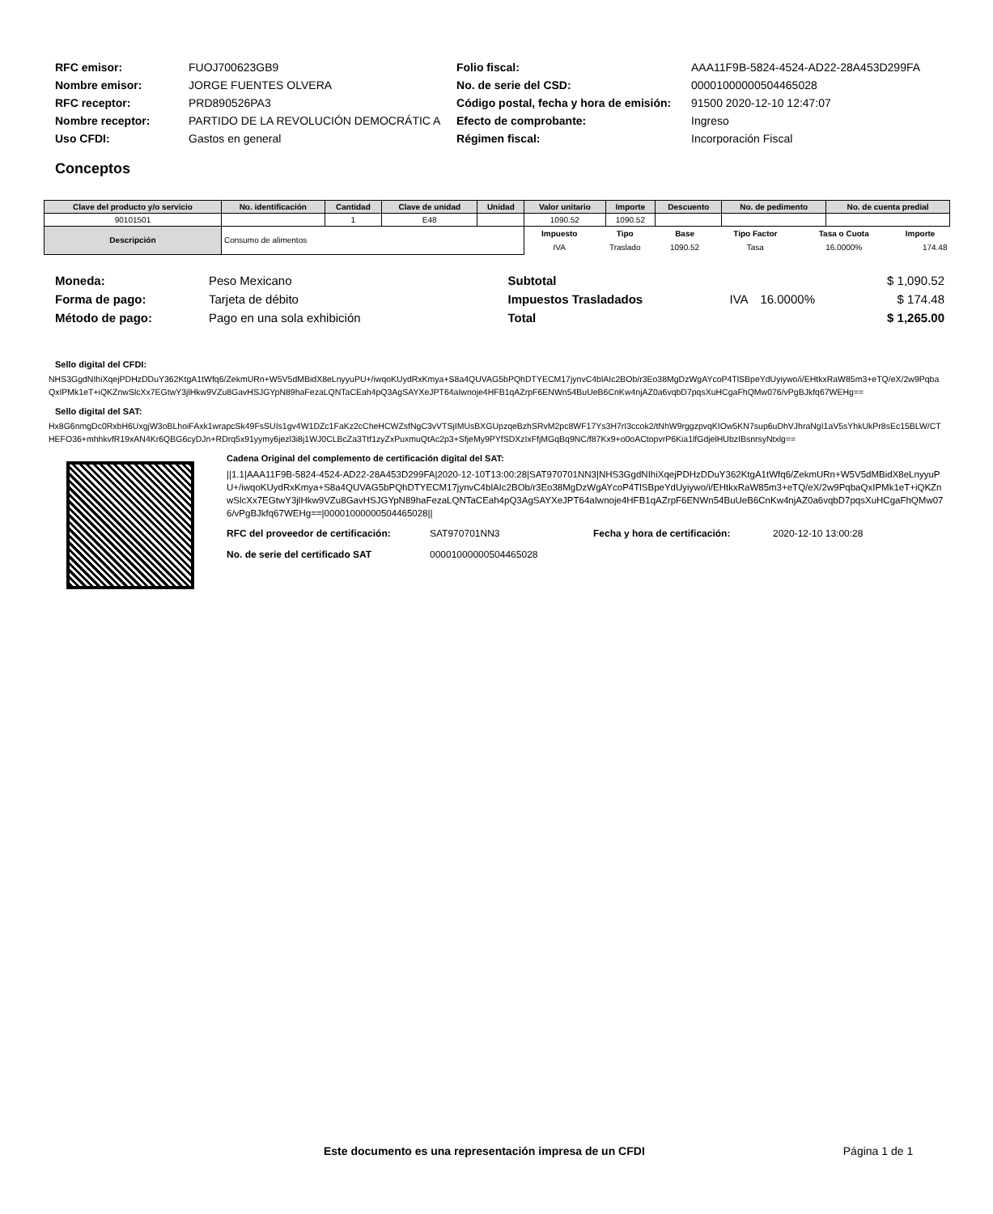| RFC emisor: | FUOJ700623GB9 |
| Nombre emisor: | JORGE FUENTES OLVERA |
| RFC receptor: | PRD890526PA3 |
| Nombre receptor: | PARTIDO DE LA REVOLUCIÓN DEMOCRÁTIC A |
| Uso CFDI: | Gastos en general |
| Folio fiscal: | AAA11F9B-5824-4524-AD22-28A453D299FA |
| No. de serie del CSD: | 00001000000504465028 |
| Código postal, fecha y hora de emisión: | 91500 2020-12-10 12:47:07 |
| Efecto de comprobante: | Ingreso |
| Régimen fiscal: | Incorporación Fiscal |
Conceptos
| Clave del producto y/o servicio | No. identificación | Cantidad | Clave de unidad | Unidad | Valor unitario | Importe | Descuento | No. de pedimento | No. de cuenta predial |
| --- | --- | --- | --- | --- | --- | --- | --- | --- | --- |
| 90101501 | | 1 | E48 | | 1090.52 | 1090.52 | | | |
| Descripción | Consumo de alimentos | | | | / Impuesto / Tipo / Base / Tipo Factor / Tasa o Cuota / Importe / / --- / --- / --- / --- / --- / --- / / IVA / Traslado / 1090.52 / Tasa / 16.0000% / 174.48 / | | | | |
| Moneda: | Peso Mexicano |
| Forma de pago: | Tarjeta de débito |
| Método de pago: | Pago en una sola exhibición |
| Subtotal | | | $ 1,090.52 |
| Impuestos Trasladados | IVA | 16.0000% | $ 174.48 |
| Total | | | $ 1,265.00 |
Sello digital del CFDI:
NHS3GgdNIhiXqejPDHzDDuY362KtgA1tWfq6/ZekmURn+W5V5dMBidX8eLnyyuPU+/iwqoKUydRxKmya+S8a4QUVAG5bPQhDTYECM17jynvC4blAIc2BOb/r3Eo38MgDzWgAYcoP4TlSBpeYdUyiywo/i/EHtkxRaW85m3+eTQ/eX/2w9PqbaQxIPMk1eT+iQKZnwSlcXx7EGtwY3jlHkw9VZu8GavHSJGYpN89haFezaLQNTaCEah4pQ3AgSAYXeJPT64aIwnoje4HFB1qAZrpF6ENWn54BuUeB6CnKw4njAZ0a6vqbD7pqsXuHCgaFhQMw076/vPgBJkfq67WEHg==
Sello digital del SAT:
Hx8G6nmgDc0RxbH6UxgjW3oBLhoiFAxk1wrapcSk49FsSUIs1gv4W1DZc1FaKz2cCheHCWZsfNgC3vVTSjIMUsBXGUpzqeBzhSRvM2pc8WF17Ys3H7rI3ccok2/tNhW9rggzpvqKIOw5KN7sup6uDhVJhraNgI1aV5sYhkUkPr8sEc15BLW/CTHEFO36+mhhkvfR19xAN4Kr6QBG6cyDJn+RDrq5x91yymy6jezl3i8j1WJ0CLBcZa3Ttf1zyZxPuxmuQtAc2p3+SfjeMy9PYfSDXzIxFfjMGqBq9NC/f87Kx9+o0oACtopvrP6Kia1lfGdjelHUbzIBsnrsyNtxlg==
Cadena Original del complemento de certificación digital del SAT:
||1.1|AAA11F9B-5824-4524-AD22-28A453D299FA|2020-12-10T13:00:28|SAT970701NN3|NHS3GgdNIhiXqejPDHzDDuY362KtgA1tWfq6/ZekmURn+W5V5dMBidX8eLnyyuPU+/iwqoKUydRxKmya+S8a4QUVAG5bPQhDTYECM17jynvC4blAIc2BOb/r3Eo38MgDzWgAYcoP4TlSBpeYdUyiywo/i/EHtkxRaW85m3+eTQ/eX/2w9PqbaQxIPMk1eT+iQKZnwSlcXx7EGtwY3jlHkw9VZu8GavHSJGYpN89haFezaLQNTaCEah4pQ3AgSAYXeJPT64aIwnoje4HFB1qAZrpF6ENWn54BuUeB6CnKw4njAZ0a6vqbD7pqsXuHCgaFhQMw076/vPgBJkfq67WEHg==|00001000000504465028||
| RFC del proveedor de certificación: | SAT970701NN3 | Fecha y hora de certificación: | 2020-12-10 13:00:28 |
| No. de serie del certificado SAT | 00001000000504465028 | | |
Este documento es una representación impresa de un CFDI Página 1 de 1